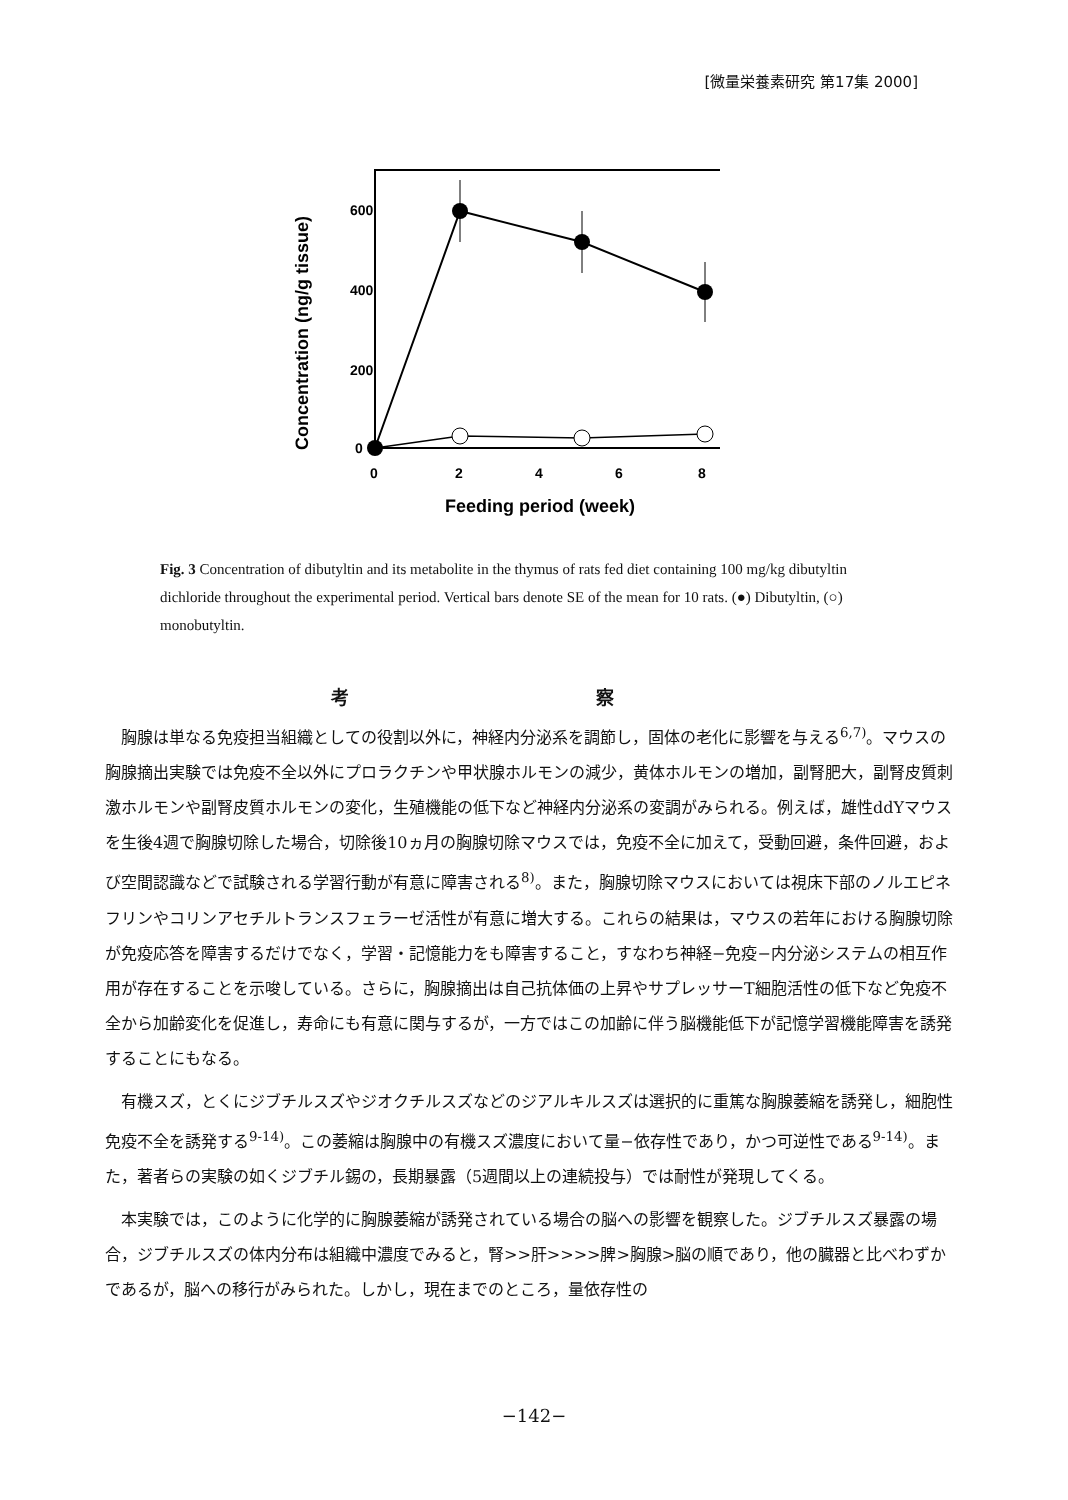[微量栄養素研究 第17集 2000]
600
400
200
0
0
2
4
6
8
Feeding period (week)
Concentration (ng/g tissue)
Fig. 3 Concentration of dibutyltin and its metabolite in the thymus of rats fed diet containing 100 mg/kg dibutyltin dichloride throughout the experimental period. Vertical bars denote SE of the mean for 10 rats. (●) Dibutyltin, (○) monobutyltin.
考 察
胸腺は単なる免疫担当組織としての役割以外に，神経内分泌系を調節し，固体の老化に影響を与える<sup>6,7)</sup>。マウスの胸腺摘出実験では免疫不全以外にプロラクチンや甲状腺ホルモンの減少，黄体ホルモンの増加，副腎肥大，副腎皮質刺激ホルモンや副腎皮質ホルモンの変化，生殖機能の低下など神経内分泌系の変調がみられる。例えば，雄性ddYマウスを生後4週で胸腺切除した場合，切除後10ヵ月の胸腺切除マウスでは，免疫不全に加えて，受動回避，条件回避，および空間認識などで試験される学習行動が有意に障害される<sup>8)</sup>。また，胸腺切除マウスにおいては視床下部のノルエピネフリンやコリンアセチルトランスフェラーゼ活性が有意に増大する。これらの結果は，マウスの若年における胸腺切除が免疫応答を障害するだけでなく，学習・記憶能力をも障害すること，すなわち神経−免疫−内分泌システムの相互作用が存在することを示唆している。さらに，胸腺摘出は自己抗体価の上昇やサプレッサーT細胞活性の低下など免疫不全から加齢変化を促進し，寿命にも有意に関与するが，一方ではこの加齢に伴う脳機能低下が記憶学習機能障害を誘発することにもなる。
有機スズ，とくにジブチルスズやジオクチルスズなどのジアルキルスズは選択的に重篤な胸腺萎縮を誘発し，細胞性免疫不全を誘発する<sup>9-14)</sup>。この萎縮は胸腺中の有機スズ濃度において量−依存性であり，かつ可逆性である<sup>9-14)</sup>。また，著者らの実験の如くジブチル錫の，長期暴露（5週間以上の連続投与）では耐性が発現してくる。
本実験では，このように化学的に胸腺萎縮が誘発されている場合の脳への影響を観察した。ジブチルスズ暴露の場合，ジブチルスズの体内分布は組織中濃度でみると，腎>>肝>>>>脾>胸腺>脳の順であり，他の臓器と比べわずかであるが，脳への移行がみられた。しかし，現在までのところ，量依存性の
−142−